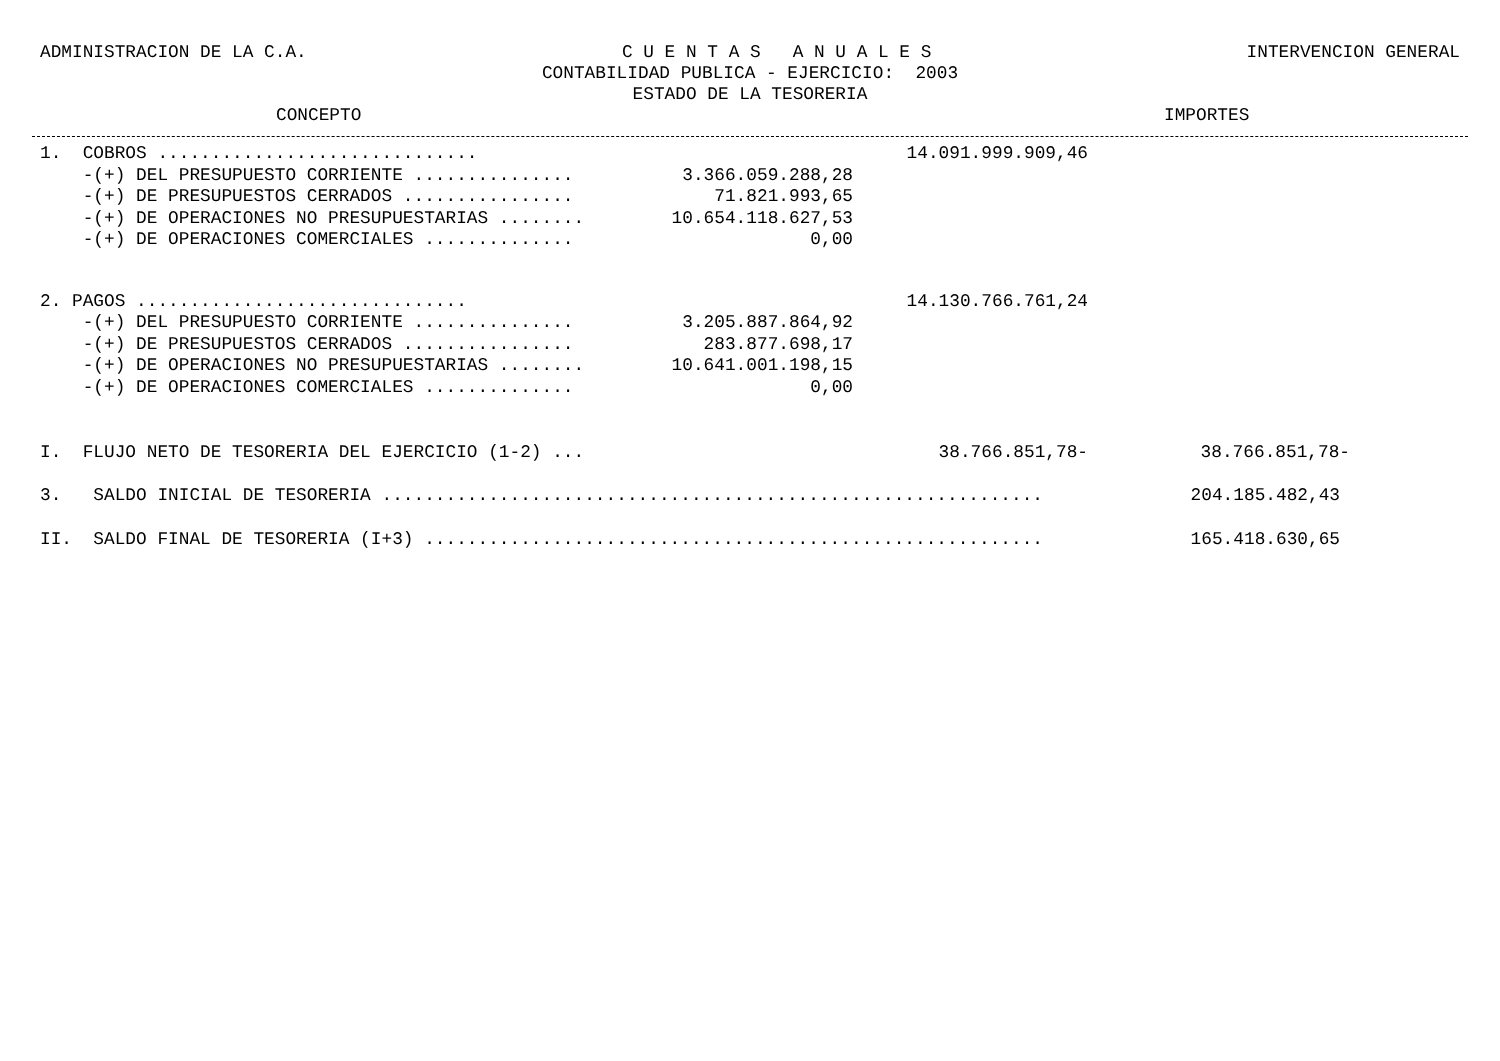ADMINISTRACION DE LA C.A. C U E N T A S A N U A L E S INTERVENCION GENERAL
CONTABILIDAD PUBLICA - EJERCICIO: 2003
ESTADO DE LA TESORERIA
CONCEPTO IMPORTES
| 1. COBROS .............................. | | 14.091.999.909,46 | |
| -(+) DEL PRESUPUESTO CORRIENTE ............... | 3.366.059.288,28 | | |
| -(+) DE PRESUPUESTOS CERRADOS ................ | 71.821.993,65 | | |
| -(+) DE OPERACIONES NO PRESUPUESTARIAS ........ | 10.654.118.627,53 | | |
| -(+) DE OPERACIONES COMERCIALES .............. | 0,00 | | |
| 2. PAGOS ............................... | | 14.130.766.761,24 | |
| -(+) DEL PRESUPUESTO CORRIENTE ............... | 3.205.887.864,92 | | |
| -(+) DE PRESUPUESTOS CERRADOS ................ | 283.877.698,17 | | |
| -(+) DE OPERACIONES NO PRESUPUESTARIAS ........ | 10.641.001.198,15 | | |
| -(+) DE OPERACIONES COMERCIALES .............. | 0,00 | | |
| I. FLUJO NETO DE TESORERIA DEL EJERCICIO (1-2) ... | | 38.766.851,78- | 38.766.851,78- |
| 3. SALDO INICIAL DE TESORERIA .............................................................. | | | 204.185.482,43 |
| II. SALDO FINAL DE TESORERIA (I+3) .......................................................... | | | 165.418.630,65 |